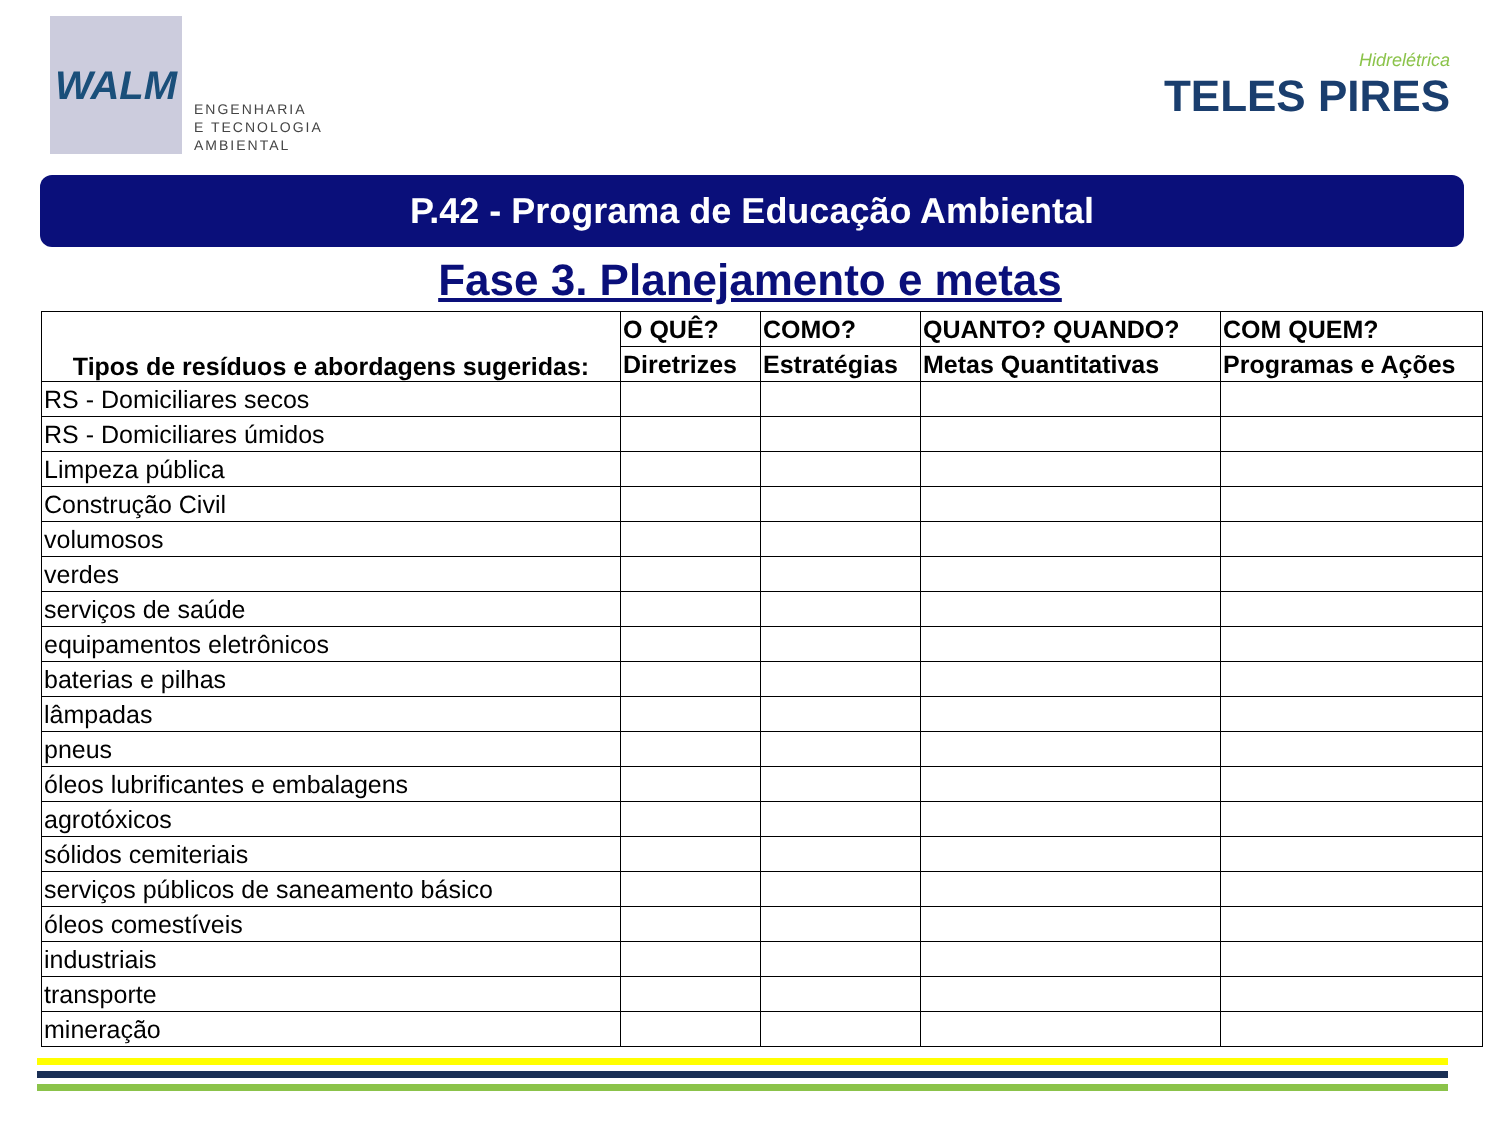WALM
ENGENHARIA
E TECNOLOGIA
AMBIENTAL
Hidrelétrica
TELES PIRES
P.42 - Programa de Educação Ambiental
Fase 3. Planejamento e metas
| Tipos de resíduos e abordagens sugeridas: | O QUÊ? | COMO? | QUANTO? QUANDO? | COM QUEM? |
| --- | --- | --- | --- | --- |
| | Diretrizes | Estratégias | Metas Quantitativas | Programas e Ações |
| RS - Domiciliares secos | | | | |
| RS - Domiciliares úmidos | | | | |
| Limpeza pública | | | | |
| Construção Civil | | | | |
| volumosos | | | | |
| verdes | | | | |
| serviços de saúde | | | | |
| equipamentos eletrônicos | | | | |
| baterias e pilhas | | | | |
| lâmpadas | | | | |
| pneus | | | | |
| óleos lubrificantes e embalagens | | | | |
| agrotóxicos | | | | |
| sólidos cemiteriais | | | | |
| serviços públicos de saneamento básico | | | | |
| óleos comestíveis | | | | |
| industriais | | | | |
| transporte | | | | |
| mineração | | | | |